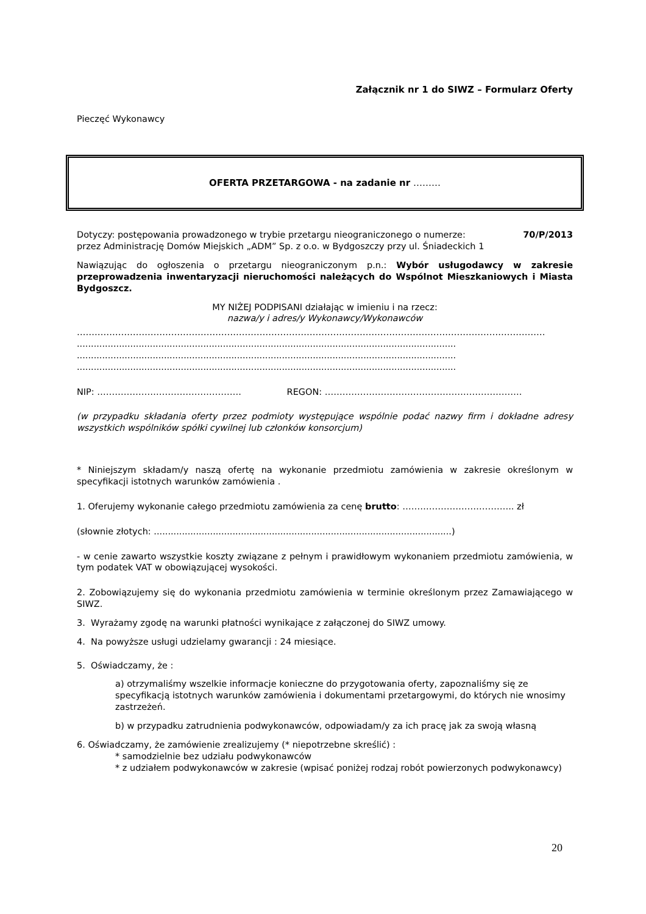Załącznik nr 1 do SIWZ – Formularz Oferty
Pieczęć Wykonawcy
OFERTA PRZETARGOWA - na zadanie nr ………
Dotyczy: postępowania prowadzonego w trybie przetargu nieograniczonego o numerze: 70/P/2013
przez Administrację Domów Miejskich „ADM” Sp. z o.o. w Bydgoszczy przy ul. Śniadeckich 1
Nawiązując do ogłoszenia o przetargu nieograniczonym p.n.: Wybór usługodawcy w zakresie przeprowadzenia inwentaryzacji nieruchomości należących do Wspólnot Mieszkaniowych i Miasta Bydgoszcz.
MY NIŻEJ PODPISANI działając w imieniu i na rzecz:
nazwa/y i adres/y Wykonawcy/Wykonawców
……………………………………………………………………………………………………………………………………………
.......................................................................................................................................
.......................................................................................................................................
.......................................................................................................................................
NIP: …………………………………………. REGON: ………………………………………………………….
(w przypadku składania oferty przez podmioty występujące wspólnie podać nazwy firm i dokładne adresy wszystkich wspólników spółki cywilnej lub członków konsorcjum)
* Niniejszym składam/y naszą ofertę na wykonanie przedmiotu zamówienia w zakresie określonym w specyfikacji istotnych warunków zamówienia .
1. Oferujemy wykonanie całego przedmiotu zamówienia za cenę brutto: ……………………………….. zł
(słownie złotych: ..........................................................................................................)
- w cenie zawarto wszystkie koszty związane z pełnym i prawidłowym wykonaniem przedmiotu zamówienia, w tym podatek VAT w obowiązującej wysokości.
2. Zobowiązujemy się do wykonania przedmiotu zamówienia w terminie określonym przez Zamawiającego w SIWZ.
3. Wyrażamy zgodę na warunki płatności wynikające z załączonej do SIWZ umowy.
4. Na powyższe usługi udzielamy gwarancji : 24 miesiące.
5. Oświadczamy, że :
a) otrzymaliśmy wszelkie informacje konieczne do przygotowania oferty, zapoznaliśmy się ze specyfikacją istotnych warunków zamówienia i dokumentami przetargowymi, do których nie wnosimy zastrzeżeń.
b) w przypadku zatrudnienia podwykonawców, odpowiadam/y za ich pracę jak za swoją własną
6. Oświadczamy, że zamówienie zrealizujemy (* niepotrzebne skreślić) :
* samodzielnie bez udziału podwykonawców
* z udziałem podwykonawców w zakresie (wpisać poniżej rodzaj robót powierzonych podwykonawcy)
20